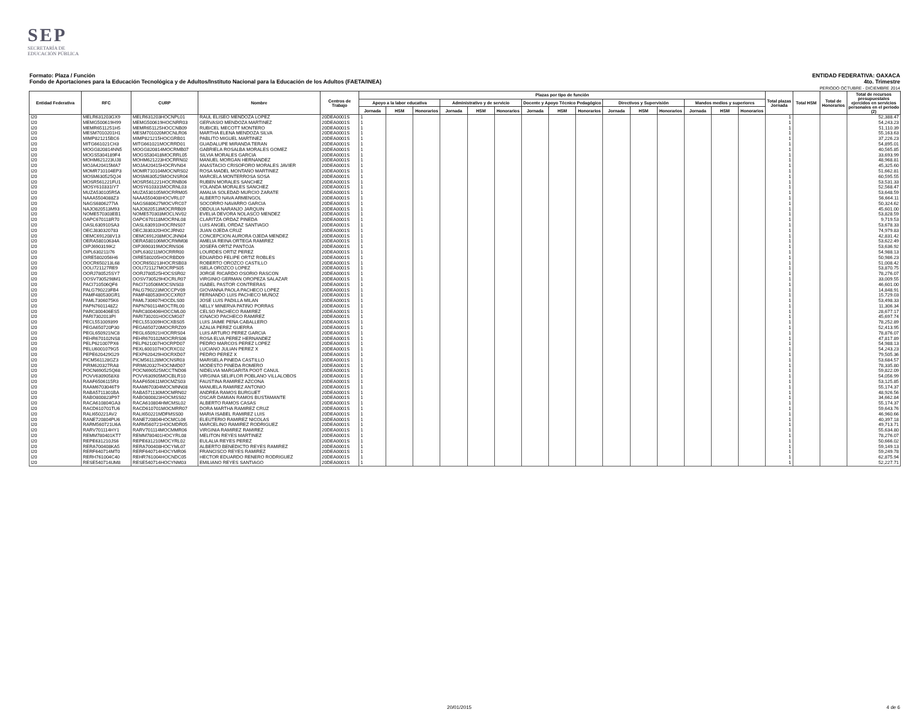SEP
SECRETARÍA DE
EDUCACIÓN PÚBLICA
Formato: Plaza / Función
Fondo de Aportaciones para la Educación Tecnológica y de Adultos/Instituto Nacional para la Educación de los Adultos (FAETA/INEA)
ENTIDAD FEDERATIVA: OAXACA
4to. Trimestre
PERIODO OCTUBRE - DICIEMBRE 2014
| Entidad Federativa | RFC | CURP | Nombre | Centros de Trabajo | Plazas por tipo de función | | | | | | | | | | | | | | | Total plazas Jornada | Total HSM | Total de Honorarios | Total de recursos presupuestales ejercidos en servicios personales en el periodo (2) |
| --- | --- | --- | --- | --- | --- | --- | --- | --- | --- | --- | --- | --- | --- | --- | --- | --- | --- | --- | --- | --- | --- | --- | --- |
| | | | | | Apoyo a la labor educativa | | | Administrativo y de servicio | | | Docente y Apoyo Técnico Pedagógico | | | Directivos y Supervisión | | | Mandos medios y superiores | | | | | | |
| | | | | | Jornada | HSM | Honorarios | Jornada | HSM | Honorarios | Jornada | HSM | Honorarios | Jornada | HSM | Honorarios | Jornada | HSM | Honorarios | | | | |
| I20 | MELR631203GX9 | MELR631203HOCNPL01 | RAUL ELISEO MENDOZA LOPEZ | 20DEA0001S | 1 | | | | | | | | | | | | | | | 1 | | | 52,388.47 |
| I20 | MEMG500619H99 | MEMG500619HOCNRR03 | GERVASIO MENDOZA MARTINEZ | 20DEA0001S | 1 | | | | | | | | | | | | | | | 1 | | | 54,243.23 |
| I20 | MEMR6511251H5 | MEMR651125HOCCNB09 | RUBICEL MECOTT MONTERO | 20DEA0001S | 1 | | | | | | | | | | | | | | | 1 | | | 51,110.39 |
| I20 | MESM7010201H1 | MESM701020MOCNLR06 | MARTHA ELENA MENDOZA SILVA | 20DEA0001S | 1 | | | | | | | | | | | | | | | 1 | | | 55,163.63 |
| I20 | MIMP821215BC6 | MIMP821215HOCGRB01 | PABLITO MIGUEL MARTINEZ | 20DEA0001S | 1 | | | | | | | | | | | | | | | 1 | | | 37,226.23 |
| I20 | MITG661021CH3 | MITG661021MOCRRD01 | GUADALUPE MIRANDA TERAN | 20DEA0001S | 1 | | | | | | | | | | | | | | | 1 | | | 54,895.01 |
| I20 | MOGG820814NN5 | MOGG820814MOCRMB07 | GABRIELA ROSALBA MORALES GOMEZ | 20DEA0001S | 1 | | | | | | | | | | | | | | | 1 | | | 40,565.85 |
| I20 | MOGS5304189F4 | MOGS530418MOCRRL05 | SILVIA MORALES GARCIA | 20DEA0001S | 1 | | | | | | | | | | | | | | | 1 | | | 33,693.99 |
| I20 | MOHM621223UJ8 | MOHM621223HOCRRN02 | MANUEL MORGAN HERNANDEZ | 20DEA0001S | 1 | | | | | | | | | | | | | | | 1 | | | 48,968.81 |
| I20 | MOJA420415MA7 | MOJA420415HOCRVN04 | ANASTACIO CRISOFORO MORALES JAVIER | 20DEA0001S | 1 | | | | | | | | | | | | | | | 1 | | | 45,325.60 |
| I20 | MOMR710104EP3 | MOMR710104MOCNRS02 | ROSA MADEL MONTAÑO MARTINEZ | 20DEA0001S | 1 | | | | | | | | | | | | | | | 1 | | | 51,662.81 |
| I20 | MOSM630525QJ4 | MOSM630525MOCNSR04 | MARCELA MONTERROSA SOSA | 20DEA0001S | 1 | | | | | | | | | | | | | | | 1 | | | 60,595.55 |
| I20 | MOSR561221FU1 | MOSR561221HOCRNB06 | RUBEN MORALES SANCHEZ | 20DEA0001S | 1 | | | | | | | | | | | | | | | 1 | | | 53,531.33 |
| I20 | MOSY610331IY7 | MOSY610331MOCRNL03 | YOLANDA MORALES SANCHEZ | 20DEA0001S | 1 | | | | | | | | | | | | | | | 1 | | | 52,568.47 |
| I20 | MUZA530105R5A | MUZA530105MOCRRM05 | AMALIA SOLEDAD MURCIO ZARATE | 20DEA0001S | 1 | | | | | | | | | | | | | | | 1 | | | 53,648.59 |
| I20 | NAAA5504088Z3 | NAAA550408HOCVRL07 | ALBERTO NAVA ARMENGOL | 20DEA0001S | 1 | | | | | | | | | | | | | | | 1 | | | 56,664.11 |
| I20 | NAGS6806277IA | NAGS680627MOCVRC07 | SOCORRO NAVARRO GARCIA | 20DEA0001S | 1 | | | | | | | | | | | | | | | 1 | | | 50,324.62 |
| I20 | NAJO820513M93 | NAJO820513MOCRRB09 | OBDULIA NARANJO JARQUIN | 20DEA0001S | 1 | | | | | | | | | | | | | | | 1 | | | 45,601.00 |
| I20 | NOME570303EB1 | NOME570303MOCLNV02 | EVELIA DEVORA NOLASCO MENDEZ | 20DEA0001S | 1 | | | | | | | | | | | | | | | 1 | | | 53,828.59 |
| I20 | OAPC670118R70 | OAPC670118MOCRNL08 | CLARITZA ORDAZ PINEDA | 20DEA0001S | 1 | | | | | | | | | | | | | | | 1 | | | 9,719.53 |
| I20 | OASL630910SA3 | OASL630910HOCRNS07 | LUIS ANGEL ORDAZ SANTIAGO | 20DEA0001S | 1 | | | | | | | | | | | | | | | 1 | | | 53,678.33 |
| I20 | OECJ830320783 | OECJ830320HOCJRN02 | JUAN OJEDA CRUZ | 20DEA0001S | 1 | | | | | | | | | | | | | | | 1 | | | 74,979.83 |
| I20 | OEMC691208V13 | OEMC691208MOCJNN04 | CONCEPCION AURORA OJEDA MENDEZ | 20DEA0001S | 1 | | | | | | | | | | | | | | | 1 | | | 42,831.42 |
| I20 | OERA58010634A | OERA580106MOCRMM08 | AMELIA REINA ORTEGA RAMIREZ | 20DEA0001S | 1 | | | | | | | | | | | | | | | 1 | | | 53,622.49 |
| I20 | OIPJ690319IK2 | OIPJ690319MOCRNS06 | JOSEFA ORTIZ PANTOJA | 20DEA0001S | 1 | | | | | | | | | | | | | | | 1 | | | 53,636.92 |
| I20 | OIPL630211I76 | OIPL630211MOCRRR00 | LOURDES ORTIZ PEREZ | 20DEA0001S | 1 | | | | | | | | | | | | | | | 1 | | | 54,988.13 |
| I20 | OIRE5802056H6 | OIRE580205HOCRBD09 | EDUARDO FELIPE ORTIZ ROBLES | 20DEA0001S | 1 | | | | | | | | | | | | | | | 1 | | | 50,986.23 |
| I20 | OOCR650213L68 | OOCR650213HOCRSB03 | ROBERTO OROZCO CASTILLO | 20DEA0001S | 1 | | | | | | | | | | | | | | | 1 | | | 51,008.42 |
| I20 | OOLI721127RE9 | OOLI721127MOCRPS05 | ISELA OROZCO LOPEZ | 20DEA0001S | 1 | | | | | | | | | | | | | | | 1 | | | 53,870.75 |
| I20 | OORJ780525SY7 | OORJ780525HOCSSR02 | JORGE RICARDO OSORIO RASCON | 20DEA0001S | 1 | | | | | | | | | | | | | | | 1 | | | 78,276.07 |
| I20 | OOSV7305298M1 | OOSV730529HOCRLR07 | VIRGINIO GERMAN OROPEZA SALAZAR | 20DEA0001S | 1 | | | | | | | | | | | | | | | 1 | | | 33,009.55 |
| I20 | PACI710506QF6 | PACI710506MOCSNS03 | ISABEL PASTOR CONTRERAS | 20DEA0001S | 1 | | | | | | | | | | | | | | | 1 | | | 46,601.00 |
| I20 | PALG790223FB4 | PALG790223MOCCPV09 | GIOVANNA PAOLA PACHECO LOPEZ | 20DEA0001S | 1 | | | | | | | | | | | | | | | 1 | | | 14,848.91 |
| I20 | PAMF480530GR1 | PAMF480530HOCCXR07 | FERNANDO LUIS PACHECO MUÑOZ | 20DEA0001S | 1 | | | | | | | | | | | | | | | 1 | | | 15,729.03 |
| I20 | PAML7306075K6 | PAML730607HOCDLS00 | JOSE LUIS PADILLA MILAN | 20DEA0001S | 1 | | | | | | | | | | | | | | | 1 | | | 53,498.33 |
| I20 | PAPN7601148Z2 | PAPN760114MOCTRL00 | NELLY MINERVA PATIÑO PORRAS | 20DEA0001S | 1 | | | | | | | | | | | | | | | 1 | | | 11,306.34 |
| I20 | PARC800406ES5 | PARC800406HOCCML00 | CELSO PACHECO RAMIREZ | 20DEA0001S | 1 | | | | | | | | | | | | | | | 1 | | | 28,677.17 |
| I20 | PARI7302013PI | PARI730201HOCCMG07 | IGNACIO PACHECO RAMIREZ | 20DEA0001S | 1 | | | | | | | | | | | | | | | 1 | | | 45,697.74 |
| I20 | PECL551009399 | PECL551009HOCXBS05 | LUIS JAIME PEÑA CABALLERO | 20DEA0001S | 1 | | | | | | | | | | | | | | | 1 | | | 78,252.89 |
| I20 | PEGA650720P30 | PEGA650720MOCRRZ09 | AZALIA PEREZ GUERRA | 20DEA0001S | 1 | | | | | | | | | | | | | | | 1 | | | 52,413.95 |
| I20 | PEGL650921NC8 | PEGL650921HOCRRS04 | LUIS ARTURO PEREZ GARCIA | 20DEA0001S | 1 | | | | | | | | | | | | | | | 1 | | | 78,876.07 |
| I20 | PEHR670102NS8 | PEHR670102MOCRRS06 | ROSA ELVA PEREZ HERNANDEZ | 20DEA0001S | 1 | | | | | | | | | | | | | | | 1 | | | 47,817.89 |
| I20 | PELP621007PX6 | PELP621007HOCRPD07 | PEDRO MARCOS PEREZ LOPEZ | 20DEA0001S | 1 | | | | | | | | | | | | | | | 1 | | | 54,988.13 |
| I20 | PELU6001079G5 | PEXL600107HOCRXC02 | LUCIANO JULIAN PEREZ X | 20DEA0001S | 1 | | | | | | | | | | | | | | | 1 | | | 54,243.23 |
| I20 | PEPE620429G29 | PEXP620429HOCRXD07 | PEDRO PEREZ X | 20DEA0001S | 1 | | | | | | | | | | | | | | | 1 | | | 79,505.36 |
| I20 | PICM561128GZ3 | PICM561128MOCNSR03 | MARISELA PINEDA CASTILLO | 20DEA0001S | 1 | | | | | | | | | | | | | | | 1 | | | 53,684.57 |
| I20 | PIRM620327RA8 | PIRM620327HOCNMD07 | MODESTO PINEDA ROMERO | 20DEA0001S | 1 | | | | | | | | | | | | | | | 1 | | | 78,335.80 |
| I20 | POCN690525Q68 | POCN690525MCCTND06 | NIDELVIA MARGARITA POOT CANUL | 20DEA0001S | 1 | | | | | | | | | | | | | | | 1 | | | 59,822.09 |
| I20 | POVV6309058X8 | POVV630905MOCBLR10 | VIRGINIA SELIFLOR POBLANO VILLALOBOS | 20DEA0001S | 1 | | | | | | | | | | | | | | | 1 | | | 54,056.99 |
| I20 | RAAF6506115R3 | RAAF650611MOCMZS03 | FAUSTINA RAMIREZ AZCONA | 20DEA0001S | 1 | | | | | | | | | | | | | | | 1 | | | 53,125.85 |
| I20 | RAAM6703046T9 | RAAM670304MOCMNN08 | MANUELA RAMIREZ ANTONIO | 20DEA0001S | 1 | | | | | | | | | | | | | | | 1 | | | 55,174.37 |
| I20 | RABA5711301BA | RABA571130MOCMRN02 | ANDREA RAMOS BURGUET | 20DEA0001S | 1 | | | | | | | | | | | | | | | 1 | | | 48,926.56 |
| I20 | RABO800823P97 | RABO800823HOCMSS02 | OSCAR DAMIAN RAMOS BUSTAMANTE | 20DEA0001S | 1 | | | | | | | | | | | | | | | 1 | | | 34,662.84 |
| I20 | RACA610804GA3 | RACA610804HMCMSL02 | ALBERTO RAMOS CASAS | 20DEA0001S | 1 | | | | | | | | | | | | | | | 1 | | | 55,174.37 |
| I20 | RACD610701TU6 | RACD610701MOCMRR07 | DORA MARTHA RAMIREZ CRUZ | 20DEA0001S | 1 | | | | | | | | | | | | | | | 1 | | | 59,643.76 |
| I20 | RALI650221AV2 | RALI650221MDFMSS00 | MARIA ISABEL RAMIREZ LUIS | 20DEA0001S | 1 | | | | | | | | | | | | | | | 1 | | | 46,960.66 |
| I20 | RANE720804PU6 | RANE720804HOCMCL06 | ELEUTERIO RAMIREZ NICOLAS | 20DEA0001S | 1 | | | | | | | | | | | | | | | 1 | | | 40,397.18 |
| I20 | RARM560721U6A | RARM560721HOCMDR05 | MARCELINO RAMIREZ RODRIGUEZ | 20DEA0001S | 1 | | | | | | | | | | | | | | | 1 | | | 49,713.71 |
| I20 | RARV701114HY1 | RARV701114MOCMMR06 | VIRGINIA RAMIREZ RAMIREZ | 20DEA0001S | 1 | | | | | | | | | | | | | | | 1 | | | 55,634.80 |
| I20 | REMM780401KT7 | REMM780401HOCYRL08 | MELITON REYES MARTINEZ | 20DEA0001S | 1 | | | | | | | | | | | | | | | 1 | | | 78,276.07 |
| I20 | REPE631210JS6 | REPE631210MOCYRL02 | EULALIA REYES PEREZ | 20DEA0001S | 1 | | | | | | | | | | | | | | | 1 | | | 50,666.02 |
| I20 | RERA700408KA5 | RERA700408HOCYML07 | ALBERTO BENEDICTO REYES RAMIREZ | 20DEA0001S | 1 | | | | | | | | | | | | | | | 1 | | | 59,149.13 |
| I20 | RERF640714MT0 | RERF640714HOCYMR06 | FRANCISCO REYES RAMIREZ | 20DEA0001S | 1 | | | | | | | | | | | | | | | 1 | | | 59,249.78 |
| I20 | RERH761004C40 | REHR761004HOCNDC05 | HECTOR EDUARDO RENERO RODRIGUEZ | 20DEA0001S | 1 | | | | | | | | | | | | | | | 1 | | | 62,875.94 |
| I20 | RESE540714UM8 | RESE540714HOCYNM03 | EMILIANO REYES SANTIAGO | 20DEA0001S | 1 | | | | | | | | | | | | | | | 1 | | | 52,227.71 |
20/01/2015 4 de 6